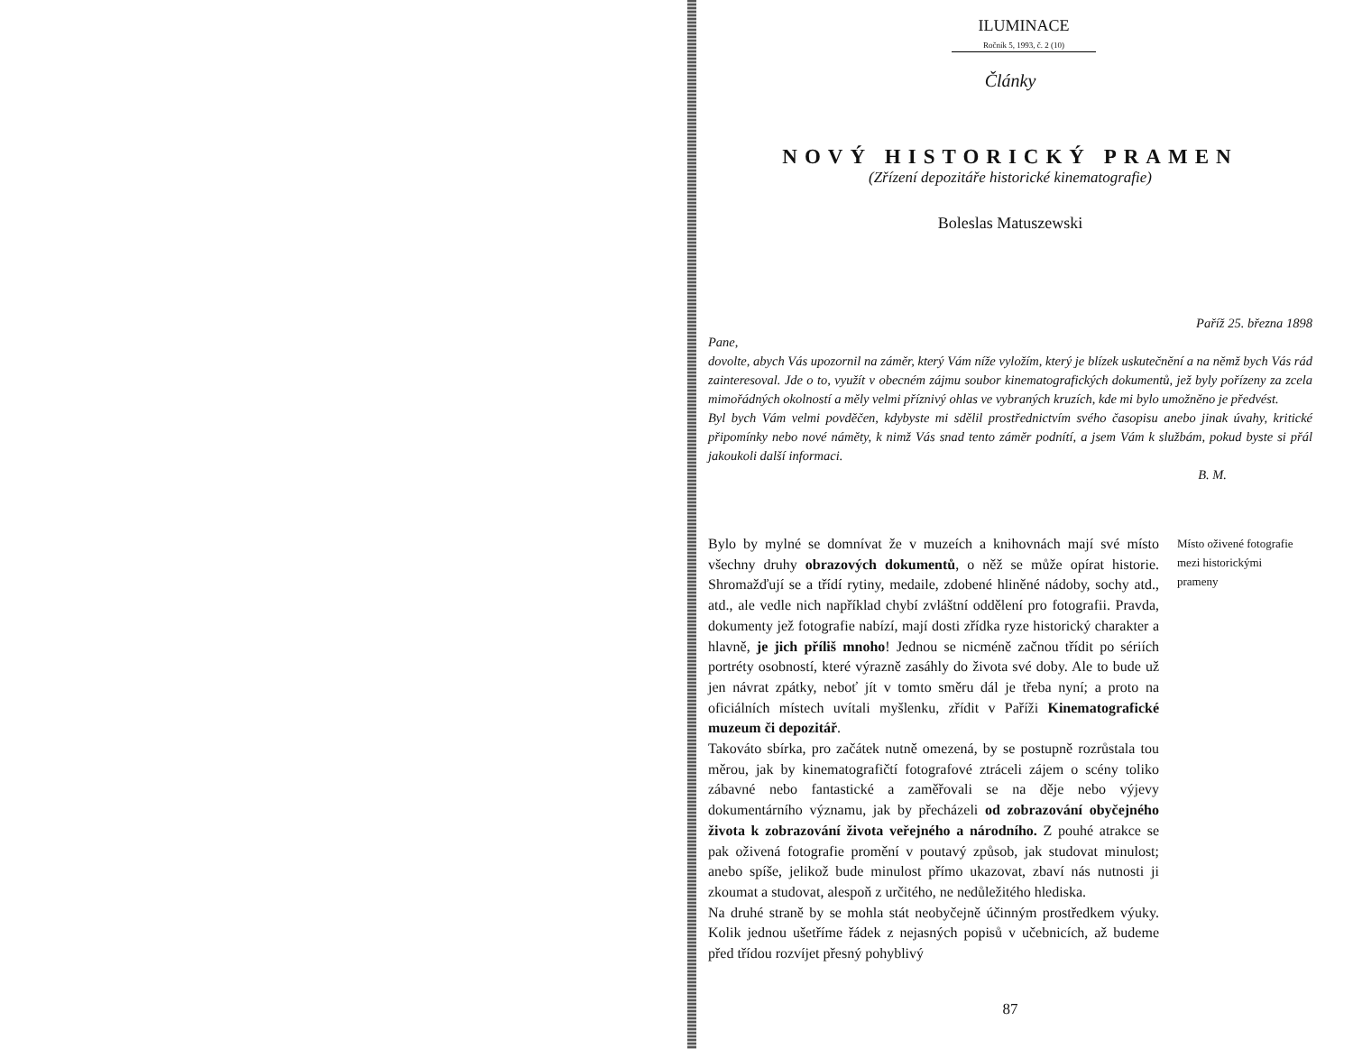ILUMINACE
Ročník 5, 1993, č. 2 (10)
Články
NOVÝ HISTORICKÝ PRAMEN
(Zřízení depozitáře historické kinematografie)
Boleslas Matuszewski
Paříž 25. března 1898
Pane,
dovolte, abych Vás upozornil na záměr, který Vám níže vyložím, který je blízek uskutečnění a na němž bych Vás rád zainteresoval. Jde o to, využít v obecném zájmu soubor kinematografických dokumentů, jež byly pořízeny za zcela mimořádných okolností a měly velmi příznivý ohlas ve vybraných kruzích, kde mi bylo umožněno je předvést.
Byl bych Vám velmi povděčen, kdybyste mi sdělil prostřednictvím svého časopisu anebo jinak úvahy, kritické připomínky nebo nové náměty, k nimž Vás snad tento záměr podnítí, a jsem Vám k službám, pokud byste si přál jakoukoli další informaci.
B. M.
Bylo by mylné se domnívat že v muzeích a knihovnách mají své místo všechny druhy obrazových dokumentů, o něž se může opírat historie. Shromažďují se a třídí rytiny, medaile, zdobené hliněné nádoby, sochy atd., atd., ale vedle nich například chybí zvláštní oddělení pro fotografii. Pravda, dokumenty jež fotografie nabízí, mají dosti zřídka ryze historický charakter a hlavně, je jich příliš mnoho! Jednou se nicméně začnou třídit po sériích portréty osobností, které výrazně zasáhly do života své doby. Ale to bude už jen návrat zpátky, neboť jít v tomto směru dál je třeba nyní; a proto na oficiálních místech uvítali myšlenku, zřídit v Paříži Kinematografické muzeum či depozitář.
Takováto sbírka, pro začátek nutně omezená, by se postupně rozrůstala tou měrou, jak by kinematografičtí fotografové ztráceli zájem o scény toliko zábavné nebo fantastické a zaměřovali se na děje nebo výjevy dokumentárního významu, jak by přecházeli od zobrazování obyčejného života k zobrazování života veřejného a národního. Z pouhé atrakce se pak oživená fotografie promění v poutavý způsob, jak studovat minulost; anebo spíše, jelikož bude minulost přímo ukazovat, zbaví nás nutnosti ji zkoumat a studovat, alespoň z určitého, ne nedůležitého hlediska.
Na druhé straně by se mohla stát neobyčejně účinným prostředkem výuky. Kolik jednou ušetříme řádek z nejasných popisů v učebnicích, až budeme před třídou rozvíjet přesný pohyblivý
Místo oživené fotografie mezi historickými prameny
87